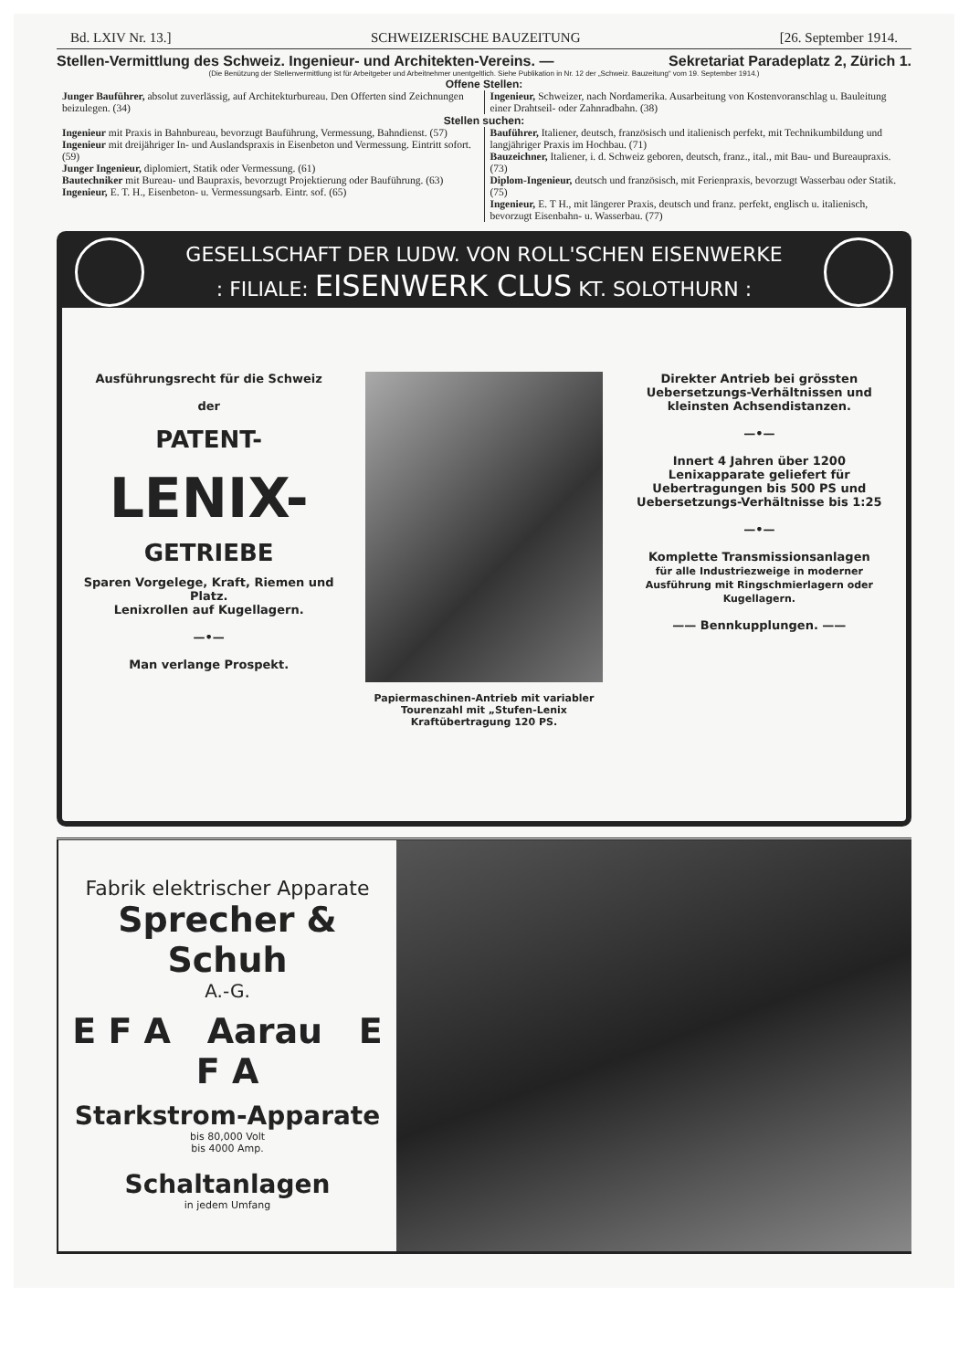Bd. LXIV Nr. 13.] SCHWEIZERISCHE BAUZEITUNG [26. September 1914.
Stellen-Vermittlung des Schweiz. Ingenieur- und Architekten-Vereins. — Sekretariat Paradeplatz 2, Zürich 1.
(Die Benützung der Stellenvermittlung ist für Arbeitgeber und Arbeitnehmer unentgeltlich. Siehe Publikation in Nr. 12 der „Schweiz. Bauzeitung“ vom 19. September 1914.)
Offene Stellen:
Junger Bauführer, absolut zuverlässig, auf Architekturbureau. Den Offerten sind Zeichnungen beizulegen. (34)
Ingenieur, Schweizer, nach Nordamerika. Ausarbeitung von Kostenvoranschlag u. Bauleitung einer Drahtseil- oder Zahnradbahn. (38)
Stellen suchen:
Ingenieur mit Praxis in Bahnbureau, bevorzugt Bauführung, Vermessung, Bahndienst. (57)
Ingenieur mit dreijähriger In- und Auslandspraxis in Eisenbeton und Vermessung. Eintritt sofort. (59)
Junger Ingenieur, diplomiert, Statik oder Vermessung. (61)
Bautechniker mit Bureau- und Baupraxis, bevorzugt Projektierung oder Bauführung. (63)
Ingenieur, E. T. H., Eisenbeton- u. Vermessungsarb. Eintr. sof. (65)
Bauführer, Italiener, deutsch, französisch und italienisch perfekt, mit Technikumbildung und langjähriger Praxis im Hochbau. (71)
Bauzeichner, Italiener, i. d. Schweiz geboren, deutsch, franz., ital., mit Bau- und Bureaupraxis. (73)
Diplom-Ingenieur, deutsch und französisch, mit Ferienpraxis, bevorzugt Wasserbau oder Statik. (75)
Ingenieur, E. T H., mit längerer Praxis, deutsch und franz. perfekt, englisch u. italienisch, bevorzugt Eisenbahn- u. Wasserbau. (77)
GESELLSCHAFT DER LUDW. VON ROLL'SCHEN EISENWERKE
: FILIALE: EISENWERK CLUS KT. SOLOTHURN :
Ausführungsrecht für die Schweiz
der
PATENT-
LENIX-
GETRIEBE
Sparen Vorgelege, Kraft, Riemen und Platz.
Lenixrollen auf Kugellagern.
—•—
Man verlange Prospekt.
Papiermaschinen-Antrieb mit variabler Tourenzahl mit „Stufen-Lenix Kraftübertragung 120 PS.
Direkter Antrieb bei grössten Uebersetzungs-Verhältnissen und kleinsten Achsendistanzen.
—•—
Innert 4 Jahren über 1200 Lenixapparate geliefert für Uebertragungen bis 500 PS und Uebersetzungs-Verhältnisse bis 1:25
—•—
Komplette Transmissionsanlagen
für alle Industriezweige in moderner Ausführung mit Ringschmierlagern oder Kugellagern.
—— Bennkupplungen. ——
Fabrik elektrischer Apparate
Sprecher & Schuh
A.-G.
E F A Aarau E F A
Starkstrom-Apparate
bis 80,000 Volt
bis 4000 Amp.
Schaltanlagen
in jedem Umfang